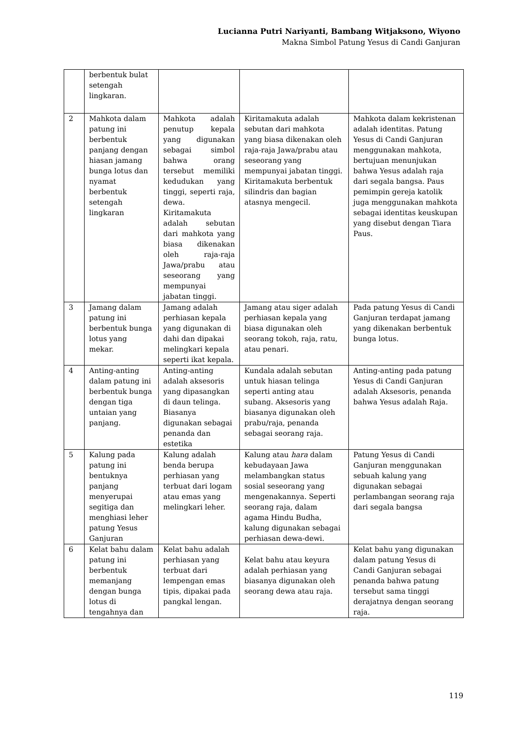Lucianna Putri Nariyanti, Bambang Witjaksono, Wiyono
Makna Simbol Patung Yesus di Candi Ganjuran
| | berbentuk bulat setengah lingkaran. | | | |
| 2 | Mahkota dalam patung ini berbentuk panjang dengan hiasan jamang bunga lotus dan nyamat berbentuk setengah lingkaran | Mahkota adalah penutup kepala yang digunakan sebagai simbol bahwa orang tersebut memiliki kedudukan yang tinggi, seperti raja, dewa. Kiritamakuta adalah sebutan dari mahkota yang biasa dikenakan oleh raja-raja Jawa/prabu atau seseorang yang mempunyai jabatan tinggi. | Kiritamakuta adalah sebutan dari mahkota yang biasa dikenakan oleh raja-raja Jawa/prabu atau seseorang yang mempunyai jabatan tinggi. Kiritamakuta berbentuk silindris dan bagian atasnya mengecil. | Mahkota dalam kekristenan adalah identitas. Patung Yesus di Candi Ganjuran menggunakan mahkota, bertujuan menunjukan bahwa Yesus adalah raja dari segala bangsa. Paus pemimpin gereja katolik juga menggunakan mahkota sebagai identitas keuskupan yang disebut dengan Tiara Paus. |
| 3 | Jamang dalam patung ini berbentuk bunga lotus yang mekar. | Jamang adalah perhiasan kepala yang digunakan di dahi dan dipakai melingkari kepala seperti ikat kepala. | Jamang atau siger adalah perhiasan kepala yang biasa digunakan oleh seorang tokoh, raja, ratu, atau penari. | Pada patung Yesus di Candi Ganjuran terdapat jamang yang dikenakan berbentuk bunga lotus. |
| 4 | Anting-anting dalam patung ini berbentuk bunga dengan tiga untaian yang panjang. | Anting-anting adalah aksesoris yang dipasangkan di daun telinga. Biasanya digunakan sebagai penanda dan estetika | Kundala adalah sebutan untuk hiasan telinga seperti anting atau subang. Aksesoris yang biasanya digunakan oleh prabu/raja, penanda sebagai seorang raja. | Anting-anting pada patung Yesus di Candi Ganjuran adalah Aksesoris, penanda bahwa Yesus adalah Raja. |
| 5 | Kalung pada patung ini bentuknya panjang menyerupai segitiga dan menghiasi leher patung Yesus Ganjuran | Kalung adalah benda berupa perhiasan yang terbuat dari logam atau emas yang melingkari leher. | Kalung atau hara dalam kebudayaan Jawa melambangkan status sosial seseorang yang mengenakannya. Seperti seorang raja, dalam agama Hindu Budha, kalung digunakan sebagai perhiasan dewa-dewi. | Patung Yesus di Candi Ganjuran menggunakan sebuah kalung yang digunakan sebagai perlambangan seorang raja dari segala bangsa |
| 6 | Kelat bahu dalam patung ini berbentuk memanjang dengan bunga lotus di tengahnya dan | Kelat bahu adalah perhiasan yang terbuat dari lempengan emas tipis, dipakai pada pangkal lengan. | Kelat bahu atau keyura adalah perhiasan yang biasanya digunakan oleh seorang dewa atau raja. | Kelat bahu yang digunakan dalam patung Yesus di Candi Ganjuran sebagai penanda bahwa patung tersebut sama tinggi derajatnya dengan seorang raja. |
119